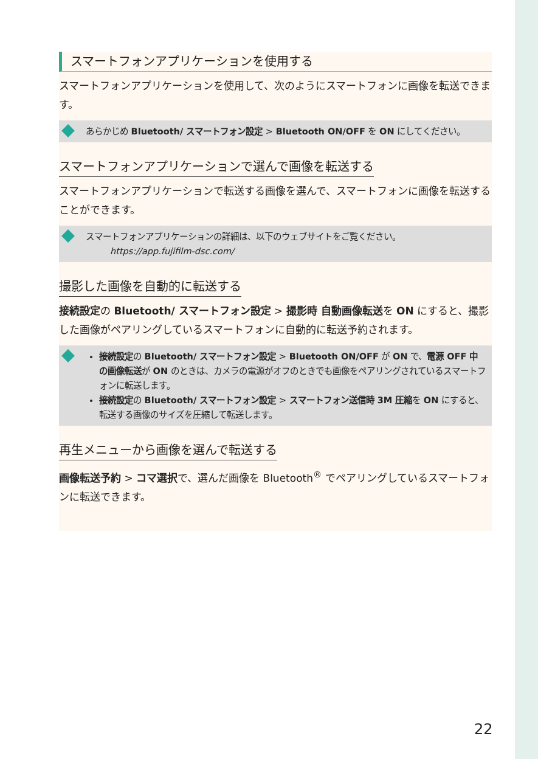スマートフォンアプリケーションを使用する
スマートフォンアプリケーションを使用して、次のようにスマートフォンに画像を転送できます。
あらかじめ Bluetooth/ スマートフォン設定 > Bluetooth ON/OFF を ON にしてください。
スマートフォンアプリケーションで選んで画像を転送する
スマートフォンアプリケーションで転送する画像を選んで、スマートフォンに画像を転送することができます。
スマートフォンアプリケーションの詳細は、以下のウェブサイトをご覧ください。
https://app.fujifilm-dsc.com/
撮影した画像を自動的に転送する
接続設定の Bluetooth/ スマートフォン設定 > 撮影時 自動画像転送を ON にすると、撮影した画像がペアリングしているスマートフォンに自動的に転送予約されます。
接続設定の Bluetooth/ スマートフォン設定 > Bluetooth ON/OFF が ON で、電源 OFF 中の画像転送が ON のときは、カメラの電源がオフのときでも画像をペアリングされているスマートフォンに転送します。
接続設定の Bluetooth/ スマートフォン設定 > スマートフォン送信時 3M 圧縮を ON にすると、転送する画像のサイズを圧縮して転送します。
再生メニューから画像を選んで転送する
画像転送予約 > コマ選択で、選んだ画像を Bluetooth<sup>®</sup> でペアリングしているスマートフォンに転送できます。
22